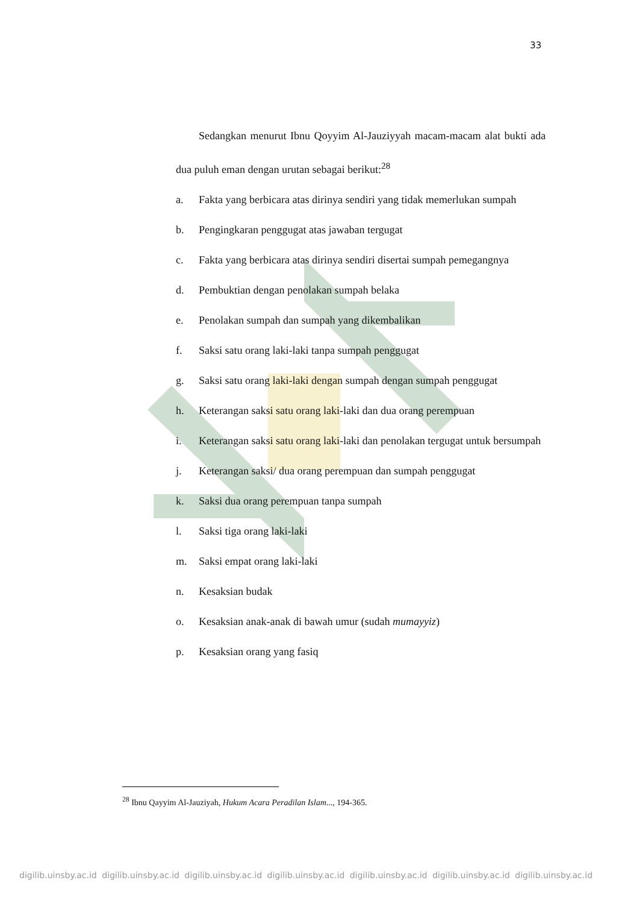33
Sedangkan menurut Ibnu Qoyyim Al-Jauziyyah macam-macam alat bukti ada dua puluh eman dengan urutan sebagai berikut:<sup>28</sup>
a. Fakta yang berbicara atas dirinya sendiri yang tidak memerlukan sumpah
b. Pengingkaran penggugat atas jawaban tergugat
c. Fakta yang berbicara atas dirinya sendiri disertai sumpah pemegangnya
d. Pembuktian dengan penolakan sumpah belaka
e. Penolakan sumpah dan sumpah yang dikembalikan
f. Saksi satu orang laki-laki tanpa sumpah penggugat
g. Saksi satu orang laki-laki dengan sumpah dengan sumpah penggugat
h. Keterangan saksi satu orang laki-laki dan dua orang perempuan
i. Keterangan saksi satu orang laki-laki dan penolakan tergugat untuk bersumpah
j. Keterangan saksi/ dua orang perempuan dan sumpah penggugat
k. Saksi dua orang perempuan tanpa sumpah
l. Saksi tiga orang laki-laki
m. Saksi empat orang laki-laki
n. Kesaksian budak
o. Kesaksian anak-anak di bawah umur (sudah mumayyiz)
p. Kesaksian orang yang fasiq
<sup>28</sup> Ibnu Qayyim Al-Jauziyah, Hukum Acara Peradilan Islam..., 194-365.
digilib.uinsby.ac.id digilib.uinsby.ac.id digilib.uinsby.ac.id digilib.uinsby.ac.id digilib.uinsby.ac.id digilib.uinsby.ac.id digilib.uinsby.ac.id